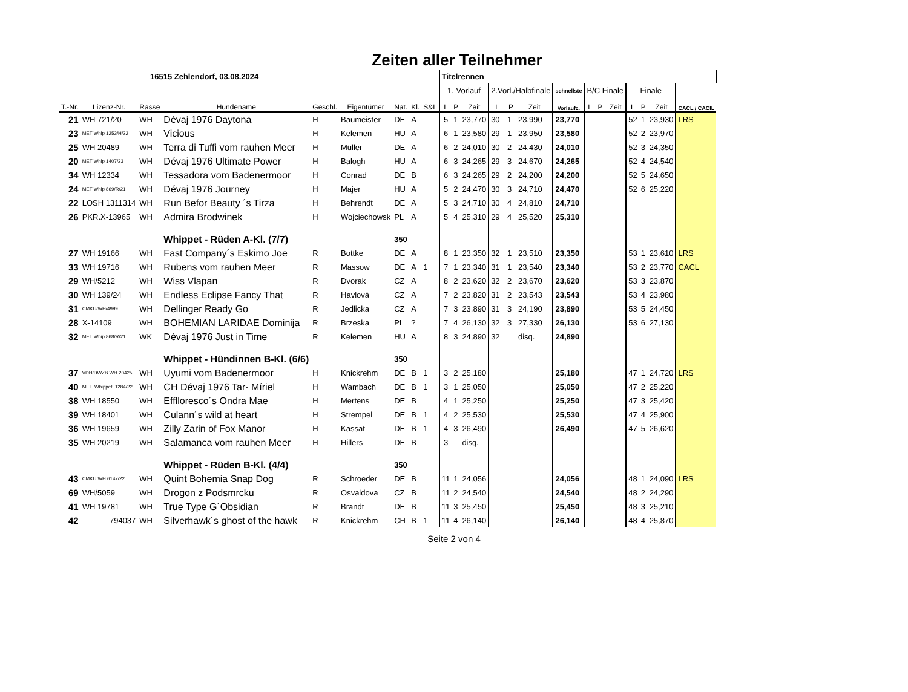Zeiten aller Teilnehmer
| 16515 Zehlendorf, 03.08.2024 | | | | | | | | | Titelrennen | | | | | | | | | | | | | | |
| | | | | | | | | | 1. Vorlauf | | | 2.Vorl./Halbfinale | | | schnellste | B/C Finale | | | Finale | | | | |
| T.-Nr. | Lizenz-Nr. | Rasse | Hundename | Geschl. | Eigentümer | Nat. | Kl. | S&L | L | P | Zeit | L | P | Zeit | Vorlaufz. | L | P | Zeit | L | P | Zeit | CACL / CACIL | |
| 21 | WH 721/20 | WH | Dévaj 1976 Daytona | H | Baumeister | DE | A | | 5 | 1 | 23,770 | 30 | 1 | 23,990 | 23,770 | | | | 52 | 1 | 23,930 | LRS | |
| 23 | MET Whip 1253/H/22 | WH | Vicious | H | Kelemen | HU | A | | 6 | 1 | 23,580 | 29 | 1 | 23,950 | 23,580 | | | | 52 | 2 | 23,970 | | |
| 25 | WH 20489 | WH | Terra di Tuffi vom rauhen Meer | H | Müller | DE | A | | 6 | 2 | 24,010 | 30 | 2 | 24,430 | 24,010 | | | | 52 | 3 | 24,350 | | |
| 20 | MET Whip 1407/23 | WH | Dévaj 1976 Ultimate Power | H | Balogh | HU | A | | 6 | 3 | 24,265 | 29 | 3 | 24,670 | 24,265 | | | | 52 | 4 | 24,540 | | |
| 34 | WH 12334 | WH | Tessadora vom Badenermoor | H | Conrad | DE | B | | 6 | 3 | 24,265 | 29 | 2 | 24,200 | 24,200 | | | | 52 | 5 | 24,650 | | |
| 24 | MET Whip 869/R/21 | WH | Dévaj 1976 Journey | H | Majer | HU | A | | 5 | 2 | 24,470 | 30 | 3 | 24,710 | 24,470 | | | | 52 | 6 | 25,220 | | |
| 22 | LOSH 1311314 | WH | Run Befor Beauty ´s Tirza | H | Behrendt | DE | A | | 5 | 3 | 24,710 | 30 | 4 | 24,810 | 24,710 | | | | | | | | |
| 26 | PKR.X-13965 | WH | Admira Brodwinek | H | Wojciechowsk | PL | A | | 5 | 4 | 25,310 | 29 | 4 | 25,520 | 25,310 | | | | | | | | |
| | | | Whippet - Rüden A-Kl. (7/7) | | | 350 | | | | | | | | | | | | | | | | | |
| 27 | WH 19166 | WH | Fast Company´s Eskimo Joe | R | Bottke | DE | A | | 8 | 1 | 23,350 | 32 | 1 | 23,510 | 23,350 | | | | 53 | 1 | 23,610 | LRS | |
| 33 | WH 19716 | WH | Rubens vom rauhen Meer | R | Massow | DE | A | 1 | 7 | 1 | 23,340 | 31 | 1 | 23,540 | 23,340 | | | | 53 | 2 | 23,770 | CACL | |
| 29 | WH/5212 | WH | Wiss Vlapan | R | Dvorak | CZ | A | | 8 | 2 | 23,620 | 32 | 2 | 23,670 | 23,620 | | | | 53 | 3 | 23,870 | | |
| 30 | WH 139/24 | WH | Endless Eclipse Fancy That | R | Havlová | CZ | A | | 7 | 2 | 23,820 | 31 | 2 | 23,543 | 23,543 | | | | 53 | 4 | 23,980 | | |
| 31 | CMKU/WH/4999 | WH | Dellinger Ready Go | R | Jedlicka | CZ | A | | 7 | 3 | 23,890 | 31 | 3 | 24,190 | 23,890 | | | | 53 | 5 | 24,450 | | |
| 28 | X-14109 | WH | BOHEMIAN LARIDAE Dominija | R | Brzeska | PL | ? | | 7 | 4 | 26,130 | 32 | 3 | 27,330 | 26,130 | | | | 53 | 6 | 27,130 | | |
| 32 | MET Whip 868/R/21 | WK | Dévaj 1976 Just in Time | R | Kelemen | HU | A | | 8 | 3 | 24,890 | 32 | | disq. | 24,890 | | | | | | | | |
| | | | Whippet - Hündinnen B-Kl. (6/6) | | | 350 | | | | | | | | | | | | | | | | | |
| 37 | VDH/DWZB WH 20425 | WH | Uyumi vom Badenermoor | H | Knickrehm | DE | B | 1 | 3 | 2 | 25,180 | | | | 25,180 | | | | 47 | 1 | 24,720 | LRS | |
| 40 | MET. Whippet. 1284/22 | WH | CH Dévaj 1976 Tar- Míriel | H | Wambach | DE | B | 1 | 3 | 1 | 25,050 | | | | 25,050 | | | | 47 | 2 | 25,220 | | |
| 38 | WH 18550 | WH | Efflloresco´s Ondra Mae | H | Mertens | DE | B | | 4 | 1 | 25,250 | | | | 25,250 | | | | 47 | 3 | 25,420 | | |
| 39 | WH 18401 | WH | Culann´s wild at heart | H | Strempel | DE | B | 1 | 4 | 2 | 25,530 | | | | 25,530 | | | | 47 | 4 | 25,900 | | |
| 36 | WH 19659 | WH | Zilly Zarin of Fox Manor | H | Kassat | DE | B | 1 | 4 | 3 | 26,490 | | | | 26,490 | | | | 47 | 5 | 26,620 | | |
| 35 | WH 20219 | WH | Salamanca vom rauhen Meer | H | Hillers | DE | B | | 3 | | disq. | | | | | | | | | | | | |
| | | | Whippet - Rüden B-Kl. (4/4) | | | 350 | | | | | | | | | | | | | | | | | |
| 43 | CMKU WH 6147/22 | WH | Quint Bohemia Snap Dog | R | Schroeder | DE | B | | 11 | 1 | 24,056 | | | | 24,056 | | | | 48 | 1 | 24,090 | LRS | |
| 69 | WH/5059 | WH | Drogon z Podsmrcku | R | Osvaldova | CZ | B | | 11 | 2 | 24,540 | | | | 24,540 | | | | 48 | 2 | 24,290 | | |
| 41 | WH 19781 | WH | True Type G´Obsidian | R | Brandt | DE | B | | 11 | 3 | 25,450 | | | | 25,450 | | | | 48 | 3 | 25,210 | | |
| 42 | 794037 | WH | Silverhawk´s ghost of the hawk | R | Knickrehm | CH | B | 1 | 11 | 4 | 26,140 | | | | 26,140 | | | | 48 | 4 | 25,870 | | |
Seite 2 von 4